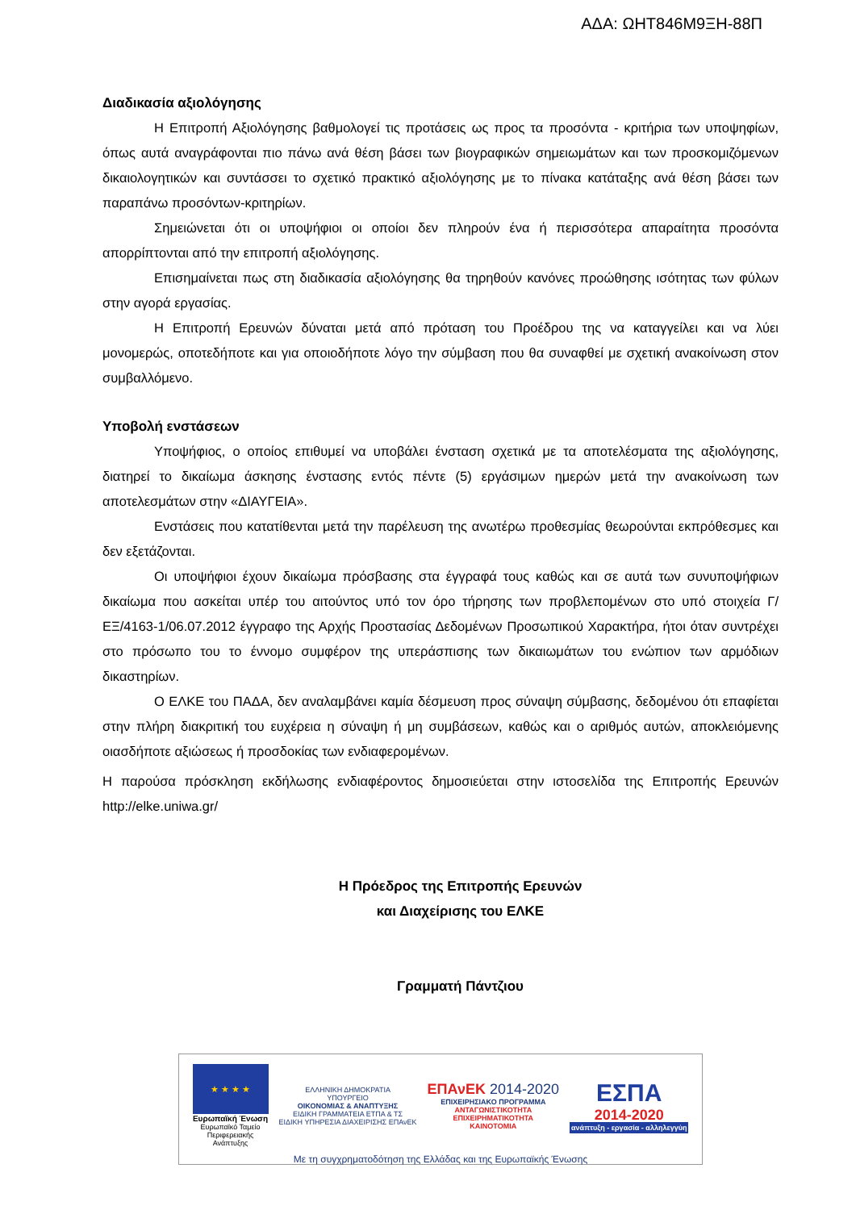ΑΔΑ: ΩΗΤ846Μ9ΞΗ-88Π
Διαδικασία αξιολόγησης
Η Επιτροπή Αξιολόγησης βαθμολογεί τις προτάσεις ως προς τα προσόντα - κριτήρια των υποψηφίων, όπως αυτά αναγράφονται πιο πάνω ανά θέση βάσει των βιογραφικών σημειωμάτων και των προσκομιζόμενων δικαιολογητικών και συντάσσει το σχετικό πρακτικό αξιολόγησης με το πίνακα κατάταξης ανά θέση βάσει των παραπάνω προσόντων-κριτηρίων.
Σημειώνεται ότι οι υποψήφιοι οι οποίοι δεν πληρούν ένα ή περισσότερα απαραίτητα προσόντα απορρίπτονται από την επιτροπή αξιολόγησης.
Επισημαίνεται πως στη διαδικασία αξιολόγησης θα τηρηθούν κανόνες προώθησης ισότητας των φύλων στην αγορά εργασίας.
Η Επιτροπή Ερευνών δύναται μετά από πρόταση του Προέδρου της να καταγγείλει και να λύει μονομερώς, οποτεδήποτε και για οποιοδήποτε λόγο την σύμβαση που θα συναφθεί με σχετική ανακοίνωση στον συμβαλλόμενο.
Υποβολή ενστάσεων
Υποψήφιος, ο οποίος επιθυμεί να υποβάλει ένσταση σχετικά με τα αποτελέσματα της αξιολόγησης, διατηρεί το δικαίωμα άσκησης ένστασης εντός πέντε (5) εργάσιμων ημερών μετά την ανακοίνωση των αποτελεσμάτων στην «ΔΙΑΥΓΕΙΑ».
Ενστάσεις που κατατίθενται μετά την παρέλευση της ανωτέρω προθεσμίας θεωρούνται εκπρόθεσμες και δεν εξετάζονται.
Οι υποψήφιοι έχουν δικαίωμα πρόσβασης στα έγγραφά τους καθώς και σε αυτά των συνυποψήφιων δικαίωμα που ασκείται υπέρ του αιτούντος υπό τον όρο τήρησης των προβλεπομένων στο υπό στοιχεία Γ/ΕΞ/4163-1/06.07.2012 έγγραφο της Αρχής Προστασίας Δεδομένων Προσωπικού Χαρακτήρα, ήτοι όταν συντρέχει στο πρόσωπο του το έννομο συμφέρον της υπεράσπισης των δικαιωμάτων του ενώπιον των αρμόδιων δικαστηρίων.
Ο ΕΛΚΕ του ΠΑΔΑ, δεν αναλαμβάνει καμία δέσμευση προς σύναψη σύμβασης, δεδομένου ότι επαφίεται στην πλήρη διακριτική του ευχέρεια η σύναψη ή μη συμβάσεων, καθώς και ο αριθμός αυτών, αποκλειόμενης οιασδήποτε αξιώσεως ή προσδοκίας των ενδιαφερομένων.
Η παρούσα πρόσκληση εκδήλωσης ενδιαφέροντος δημοσιεύεται στην ιστοσελίδα της Επιτροπής Ερευνών http://elke.uniwa.gr/
Η Πρόεδρος της Επιτροπής Ερευνών
και Διαχείρισης του ΕΛΚΕ
Γραμματή Πάντζιου
★ ★ ★ ★
Ευρωπαϊκή Ένωση
Ευρωπαϊκό Ταμείο Περιφερειακής Ανάπτυξης
ΕΛΛΗΝΙΚΗ ΔΗΜΟΚΡΑΤΙΑ
ΥΠΟΥΡΓΕΙΟ
ΟΙΚΟΝΟΜΙΑΣ & ΑΝΑΠΤΥΞΗΣ
ΕΙΔΙΚΗ ΓΡΑΜΜΑΤΕΙΑ ΕΤΠΑ & ΤΣ
ΕΙΔΙΚΗ ΥΠΗΡΕΣΙΑ ΔΙΑΧΕΙΡΙΣΗΣ ΕΠΑνΕΚ
ΕΠΑνΕΚ 2014-2020
ΕΠΙΧΕΙΡΗΣΙΑΚΟ ΠΡΟΓΡΑΜΜΑ
ΑΝΤΑΓΩΝΙΣΤΙΚΟΤΗΤΑ
ΕΠΙΧΕΙΡΗΜΑΤΙΚΟΤΗΤΑ
ΚΑΙΝΟΤΟΜΙΑ
ΕΣΠΑ
2014-2020
ανάπτυξη - εργασία - αλληλεγγύη
Με τη συγχρηματοδότηση της Ελλάδας και της Ευρωπαϊκής Ένωσης